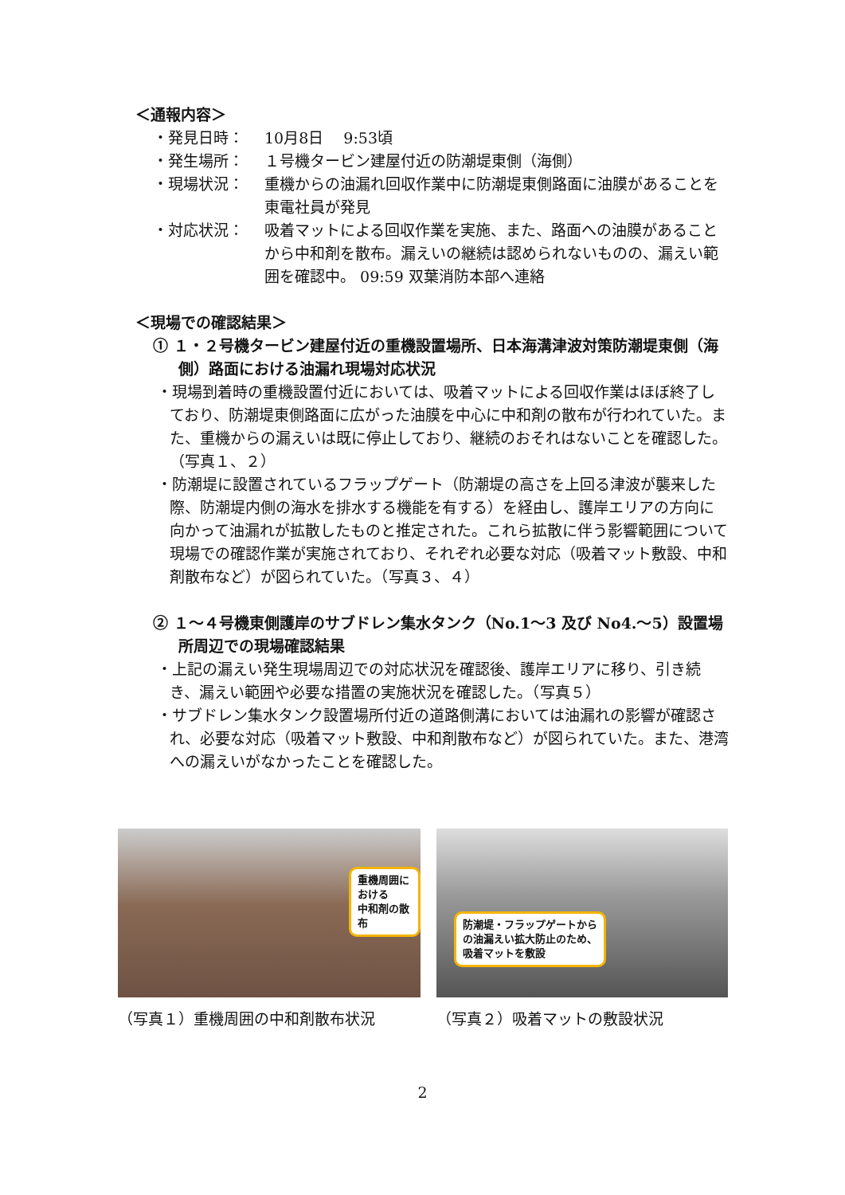＜通報内容＞
・発見日時： 10月8日　 9:53頃
・発生場所： １号機タービン建屋付近の防潮堤東側（海側）
・現場状況： 重機からの油漏れ回収作業中に防潮堤東側路面に油膜があることを東電社員が発見
・対応状況： 吸着マットによる回収作業を実施、また、路面への油膜があることから中和剤を散布。漏えいの継続は認められないものの、漏えい範囲を確認中。 09:59 双葉消防本部へ連絡
＜現場での確認結果＞
① １・２号機タービン建屋付近の重機設置場所、日本海溝津波対策防潮堤東側（海側）路面における油漏れ現場対応状況
・現場到着時の重機設置付近においては、吸着マットによる回収作業はほぼ終了しており、防潮堤東側路面に広がった油膜を中心に中和剤の散布が行われていた。また、重機からの漏えいは既に停止しており、継続のおそれはないことを確認した。　　　　　　（写真１、２）
・防潮堤に設置されているフラップゲート（防潮堤の高さを上回る津波が襲来した際、防潮堤内側の海水を排水する機能を有する）を経由し、護岸エリアの方向に向かって油漏れが拡散したものと推定された。これら拡散に伴う影響範囲について現場での確認作業が実施されており、それぞれ必要な対応（吸着マット敷設、中和剤散布など）が図られていた。（写真３、４）
② １～４号機東側護岸のサブドレン集水タンク（No.1～3 及び No4.～5）設置場所周辺での現場確認結果
・上記の漏えい発生現場周辺での対応状況を確認後、護岸エリアに移り、引き続き、漏えい範囲や必要な措置の実施状況を確認した。（写真５）
・サブドレン集水タンク設置場所付近の道路側溝においては油漏れの影響が確認され、必要な対応（吸着マット敷設、中和剤散布など）が図られていた。また、港湾への漏えいがなかったことを確認した。
重機周囲における
中和剤の散布
（写真１）重機周囲の中和剤散布状況
防潮堤・フラップゲートから
の油漏えい拡大防止のため、
吸着マットを敷設
（写真２）吸着マットの敷設状況
2